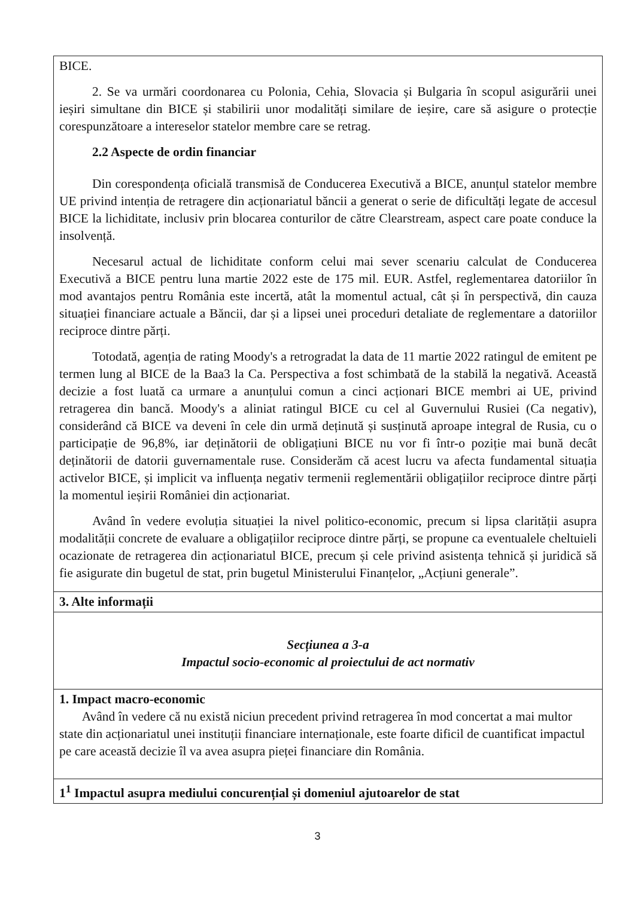| BICE. 2. Se va urmări coordonarea cu Polonia, Cehia, Slovacia și Bulgaria în scopul asigurării unei ieșiri simultane din BICE și stabilirii unor modalități similare de ieșire, care să asigure o protecție corespunzătoare a intereselor statelor membre care se retrag. 2.2 Aspecte de ordin financiar Din corespondența oficială transmisă de Conducerea Executivă a BICE, anunțul statelor membre UE privind intenția de retragere din acționariatul băncii a generat o serie de dificultăți legate de accesul BICE la lichiditate, inclusiv prin blocarea conturilor de către Clearstream, aspect care poate conduce la insolvență. Necesarul actual de lichiditate conform celui mai sever scenariu calculat de Conducerea Executivă a BICE pentru luna martie 2022 este de 175 mil. EUR. Astfel, reglementarea datoriilor în mod avantajos pentru România este incertă, atât la momentul actual, cât și în perspectivă, din cauza situației financiare actuale a Băncii, dar și a lipsei unei proceduri detaliate de reglementare a datoriilor reciproce dintre părți. Totodată, agenția de rating Moody's a retrogradat la data de 11 martie 2022 ratingul de emitent pe termen lung al BICE de la Baa3 la Ca. Perspectiva a fost schimbată de la stabilă la negativă. Această decizie a fost luată ca urmare a anunțului comun a cinci acționari BICE membri ai UE, privind retragerea din bancă. Moody's a aliniat ratingul BICE cu cel al Guvernului Rusiei (Ca negativ), considerând că BICE va deveni în cele din urmă deținută și susținută aproape integral de Rusia, cu o participație de 96,8%, iar deținătorii de obligațiuni BICE nu vor fi într-o poziție mai bună decât deținătorii de datorii guvernamentale ruse. Considerăm că acest lucru va afecta fundamental situația activelor BICE, și implicit va influența negativ termenii reglementării obligațiilor reciproce dintre părți la momentul ieșirii României din acționariat. Având în vedere evoluția situației la nivel politico-economic, precum si lipsa clarității asupra modalității concrete de evaluare a obligațiilor reciproce dintre părți, se propune ca eventualele cheltuieli ocazionate de retragerea din acționariatul BICE, precum și cele privind asistența tehnică și juridică să fie asigurate din bugetul de stat, prin bugetul Ministerului Finanțelor, „Acțiuni generale”. |
| 3. Alte informații |
| Secțiunea a 3-a Impactul socio-economic al proiectului de act normativ |
| 1. Impact macro-economic Având în vedere că nu există niciun precedent privind retragerea în mod concertat a mai multor state din acționariatul unei instituții financiare internaționale, este foarte dificil de cuantificat impactul pe care această decizie îl va avea asupra pieței financiare din România. |
| 1<sup>1</sup> Impactul asupra mediului concurențial și domeniul ajutoarelor de stat |
3